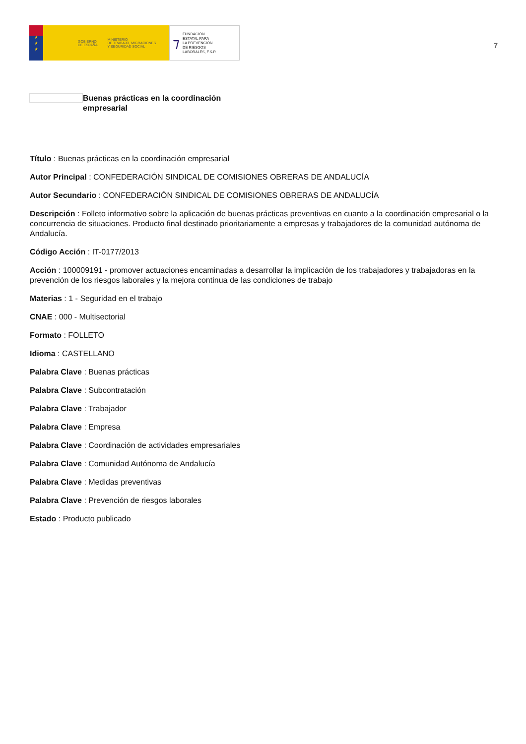★
★
★
GOBIERNO
DE ESPAÑA MINISTERIO
DE TRABAJO, MIGRACIONES
Y SEGURIDAD SOCIAL
⁊ FUNDACIÓN
ESTATAL PARA
LA PREVENCIÓN
DE RIESGOS
LABORALES, F.S.P.
7
Buenas prácticas en la coordinación empresarial
Título : Buenas prácticas en la coordinación empresarial
Autor Principal : CONFEDERACIÓN SINDICAL DE COMISIONES OBRERAS DE ANDALUCÍA
Autor Secundario : CONFEDERACIÓN SINDICAL DE COMISIONES OBRERAS DE ANDALUCÍA
Descripción : Folleto informativo sobre la aplicación de buenas prácticas preventivas en cuanto a la coordinación empresarial o la concurrencia de situaciones. Producto final destinado prioritariamente a empresas y trabajadores de la comunidad autónoma de Andalucía.
Código Acción : IT-0177/2013
Acción : 100009191 - promover actuaciones encaminadas a desarrollar la implicación de los trabajadores y trabajadoras en la prevención de los riesgos laborales y la mejora continua de las condiciones de trabajo
Materias : 1 - Seguridad en el trabajo
CNAE : 000 - Multisectorial
Formato : FOLLETO
Idioma : CASTELLANO
Palabra Clave : Buenas prácticas
Palabra Clave : Subcontratación
Palabra Clave : Trabajador
Palabra Clave : Empresa
Palabra Clave : Coordinación de actividades empresariales
Palabra Clave : Comunidad Autónoma de Andalucía
Palabra Clave : Medidas preventivas
Palabra Clave : Prevención de riesgos laborales
Estado : Producto publicado